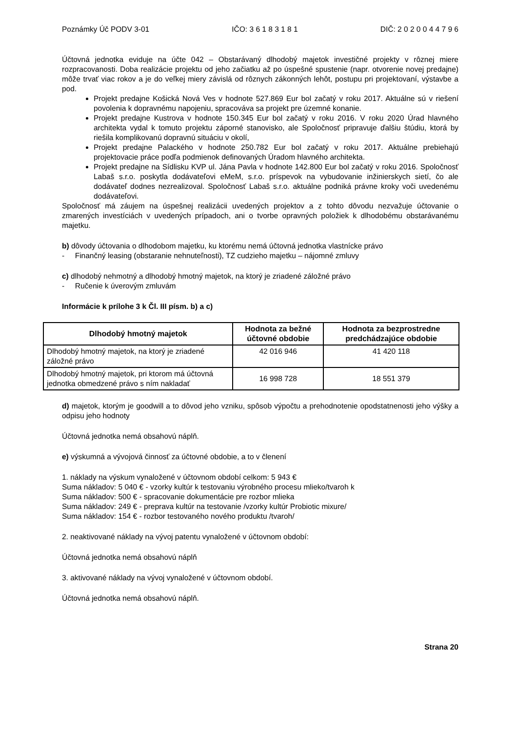Poznámky Úč PODV 3-01 IČO: 3 6 1 8 3 1 8 1 DIČ: 2 0 2 0 0 4 4 7 9 6
Účtovná jednotka eviduje na účte 042 – Obstarávaný dlhodobý majetok investičné projekty v rôznej miere rozpracovanosti. Doba realizácie projektu od jeho začiatku až po úspešné spustenie (napr. otvorenie novej predajne) môže trvať viac rokov a je do veľkej miery závislá od rôznych zákonných lehôt, postupu pri projektovaní, výstavbe a pod.
Projekt predajne Košická Nová Ves v hodnote 527.869 Eur bol začatý v roku 2017. Aktuálne sú v riešení povolenia k dopravnému napojeniu, spracováva sa projekt pre územné konanie.
Projekt predajne Kustrova v hodnote 150.345 Eur bol začatý v roku 2016. V roku 2020 Úrad hlavného architekta vydal k tomuto projektu záporné stanovisko, ale Spoločnosť pripravuje ďalšiu štúdiu, ktorá by riešila komplikovanú dopravnú situáciu v okolí,
Projekt predajne Palackého v hodnote 250.782 Eur bol začatý v roku 2017. Aktuálne prebiehajú projektovacie práce podľa podmienok definovaných Úradom hlavného architekta.
Projekt predajne na Sídlisku KVP ul. Jána Pavla v hodnote 142.800 Eur bol začatý v roku 2016. Spoločnosť Labaš s.r.o. poskytla dodávateľovi eMeM, s.r.o. príspevok na vybudovanie inžinierskych sietí, čo ale dodávateľ dodnes nezrealizoval. Spoločnosť Labaš s.r.o. aktuálne podniká právne kroky voči uvedenému dodávateľovi.
Spoločnosť má záujem na úspešnej realizácii uvedených projektov a z tohto dôvodu nezvažuje účtovanie o zmarených investíciách v uvedených prípadoch, ani o tvorbe opravných položiek k dlhodobému obstarávanému majetku.
b) dôvody účtovania o dlhodobom majetku, ku ktorému nemá účtovná jednotka vlastnícke právo
- Finančný leasing (obstaranie nehnuteľnosti), TZ cudzieho majetku – nájomné zmluvy
c) dlhodobý nehmotný a dlhodobý hmotný majetok, na ktorý je zriadené záložné právo
- Ručenie k úverovým zmluvám
Informácie k prílohe 3 k Čl. III písm. b) a c)
| Dlhodobý hmotný majetok | Hodnota za bežné účtovné obdobie | Hodnota za bezprostredne predchádzajúce obdobie |
| --- | --- | --- |
| Dlhodobý hmotný majetok, na ktorý je zriadené záložné právo | 42 016 946 | 41 420 118 |
| Dlhodobý hmotný majetok, pri ktorom má účtovná jednotka obmedzené právo s ním nakladať | 16 998 728 | 18 551 379 |
d) majetok, ktorým je goodwill a to dôvod jeho vzniku, spôsob výpočtu a prehodnotenie opodstatnenosti jeho výšky a odpisu jeho hodnoty
Účtovná jednotka nemá obsahovú náplň.
e) výskumná a vývojová činnosť za účtovné obdobie, a to v členení
1. náklady na výskum vynaložené v účtovnom období celkom: 5 943 €
Suma nákladov: 5 040 € - vzorky kultúr k testovaniu výrobného procesu mlieko/tvaroh k
Suma nákladov: 500 € - spracovanie dokumentácie pre rozbor mlieka
Suma nákladov: 249 € - preprava kultúr na testovanie /vzorky kultúr Probiotic mixure/
Suma nákladov: 154 € - rozbor testovaného nového produktu /tvaroh/
2. neaktivované náklady na vývoj patentu vynaložené v účtovnom období:
Účtovná jednotka nemá obsahovú náplň
3. aktivované náklady na vývoj vynaložené v účtovnom období.
Účtovná jednotka nemá obsahovú náplň.
Strana 20